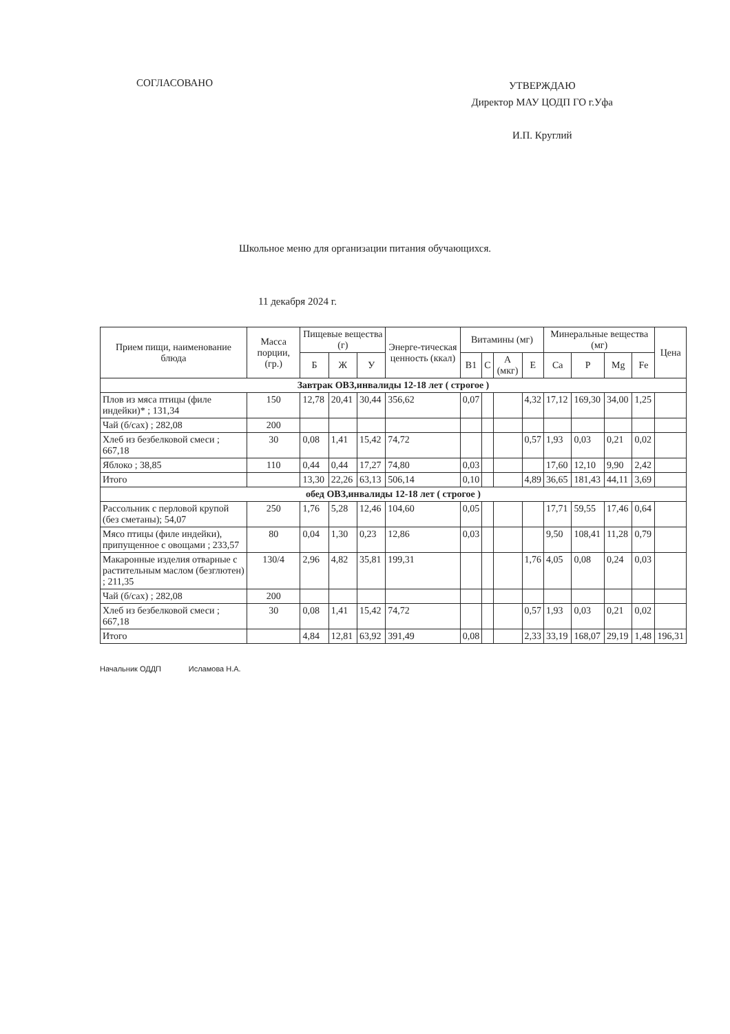СОГЛАСОВАНО
УТВЕРЖДАЮ
Директор МАУ ЦОДП ГО г.Уфа
И.П. Круглий
Школьное меню для организации питания обучающихся.
11 декабря 2024 г.
| Прием пищи, наименование блюда | Масса порции, (гр.) | Пищевые вещества (г) | | | Энерге-тическая ценность (ккал) | Витамины (мг) | | | | Минеральные вещества (мг) | | | | Цена |
| --- | --- | --- | --- | --- | --- | --- | --- | --- | --- | --- | --- | --- | --- | --- |
| | | Б | Ж | У | | B1 | C | A (мкг) | E | Ca | P | Mg | Fe | |
| Завтрак ОВЗ,инвалиды 12-18 лет ( строгое ) | | | | | | | | | | | | | | |
| Плов из мяса птицы (филе индейки)* ; 131,34 | 150 | 12,78 | 20,41 | 30,44 | 356,62 | 0,07 | | | 4,32 | 17,12 | 169,30 | 34,00 | 1,25 | |
| Чай (б/сах) ; 282,08 | 200 | | | | | | | | | | | | | |
| Хлеб из безбелковой смеси ; 667,18 | 30 | 0,08 | 1,41 | 15,42 | 74,72 | | | | 0,57 | 1,93 | 0,03 | 0,21 | 0,02 | |
| Яблоко ; 38,85 | 110 | 0,44 | 0,44 | 17,27 | 74,80 | 0,03 | | | | 17,60 | 12,10 | 9,90 | 2,42 | |
| Итого | | 13,30 | 22,26 | 63,13 | 506,14 | 0,10 | | | 4,89 | 36,65 | 181,43 | 44,11 | 3,69 | |
| обед ОВЗ,инвалиды 12-18 лет ( строгое ) | | | | | | | | | | | | | | |
| Рассольник с перловой крупой (без сметаны); 54,07 | 250 | 1,76 | 5,28 | 12,46 | 104,60 | 0,05 | | | | 17,71 | 59,55 | 17,46 | 0,64 | |
| Мясо птицы (филе индейки), припущенное с овощами ; 233,57 | 80 | 0,04 | 1,30 | 0,23 | 12,86 | 0,03 | | | | 9,50 | 108,41 | 11,28 | 0,79 | |
| Макаронные изделия отварные с растительным маслом (безглютен) ; 211,35 | 130/4 | 2,96 | 4,82 | 35,81 | 199,31 | | | | 1,76 | 4,05 | 0,08 | 0,24 | 0,03 | |
| Чай (б/сах) ; 282,08 | 200 | | | | | | | | | | | | | |
| Хлеб из безбелковой смеси ; 667,18 | 30 | 0,08 | 1,41 | 15,42 | 74,72 | | | | 0,57 | 1,93 | 0,03 | 0,21 | 0,02 | |
| Итого | | 4,84 | 12,81 | 63,92 | 391,49 | 0,08 | | | 2,33 | 33,19 | 168,07 | 29,19 | 1,48 | 196,31 |
Начальник ОДДП Исламова Н.А.